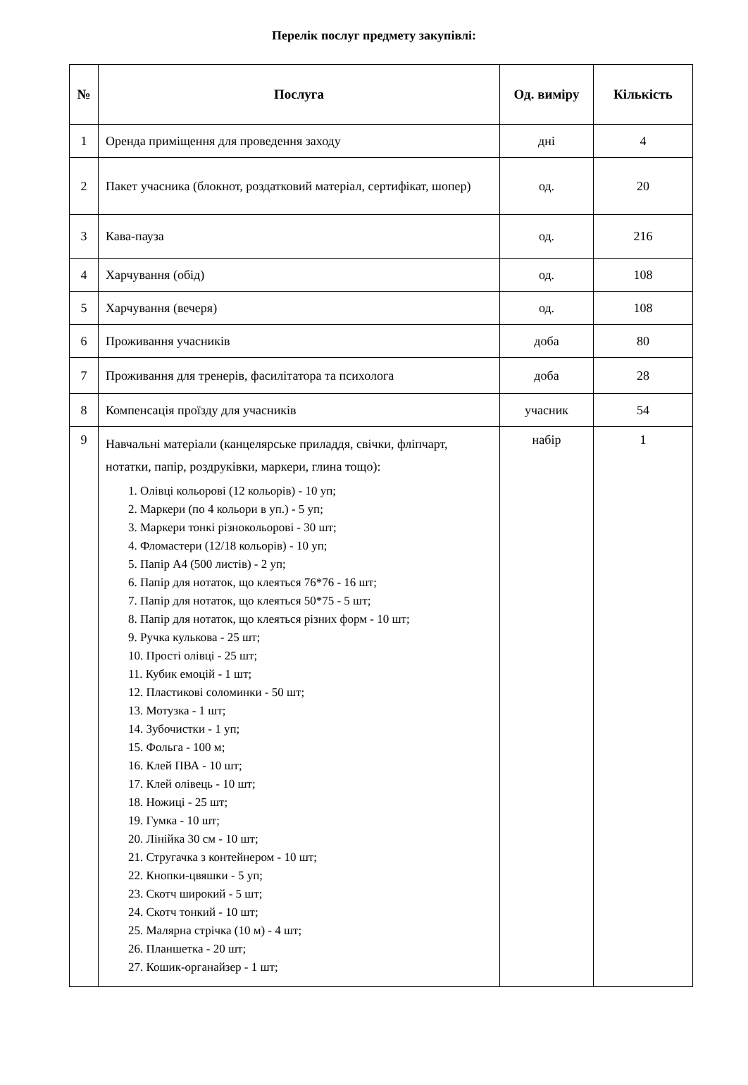Перелік послуг предмету закупівлі:
| № | Послуга | Од. виміру | Кількість |
| --- | --- | --- | --- |
| 1 | Оренда приміщення для проведення заходу | дні | 4 |
| 2 | Пакет учасника (блокнот, роздатковий матеріал, сертифікат, шопер) | од. | 20 |
| 3 | Кава-пауза | од. | 216 |
| 4 | Харчування (обід) | од. | 108 |
| 5 | Харчування (вечеря) | од. | 108 |
| 6 | Проживання учасників | доба | 80 |
| 7 | Проживання для тренерів, фасилітатора та психолога | доба | 28 |
| 8 | Компенсація проїзду для учасників | учасник | 54 |
| 9 | Навчальні матеріали (канцелярське приладдя, свічки, фліпчарт, нотатки, папір, роздруківки, маркери, глина тощо): 1. Олівці кольорові (12 кольорів) - 10 уп; 2. Маркери (по 4 кольори в уп.) - 5 уп; 3. Маркери тонкі різнокольорові - 30 шт; 4. Фломастери (12/18 кольорів) - 10 уп; 5. Папір А4 (500 листів) - 2 уп; 6. Папір для нотаток, що клеяться 76*76 - 16 шт; 7. Папір для нотаток, що клеяться 50*75 - 5 шт; 8. Папір для нотаток, що клеяться різних форм - 10 шт; 9. Ручка кулькова - 25 шт; 10. Прості олівці - 25 шт; 11. Кубик емоцій - 1 шт; 12. Пластикові соломинки - 50 шт; 13. Мотузка - 1 шт; 14. Зубочистки - 1 уп; 15. Фольга - 100 м; 16. Клей ПВА - 10 шт; 17. Клей олівець - 10 шт; 18. Ножиці - 25 шт; 19. Гумка - 10 шт; 20. Лінійка 30 см - 10 шт; 21. Стругачка з контейнером - 10 шт; 22. Кнопки-цвяшки - 5 уп; 23. Скотч широкий - 5 шт; 24. Скотч тонкий - 10 шт; 25. Малярна стрічка (10 м) - 4 шт; 26. Планшетка - 20 шт; 27. Кошик-органайзер - 1 шт; | набір | 1 |